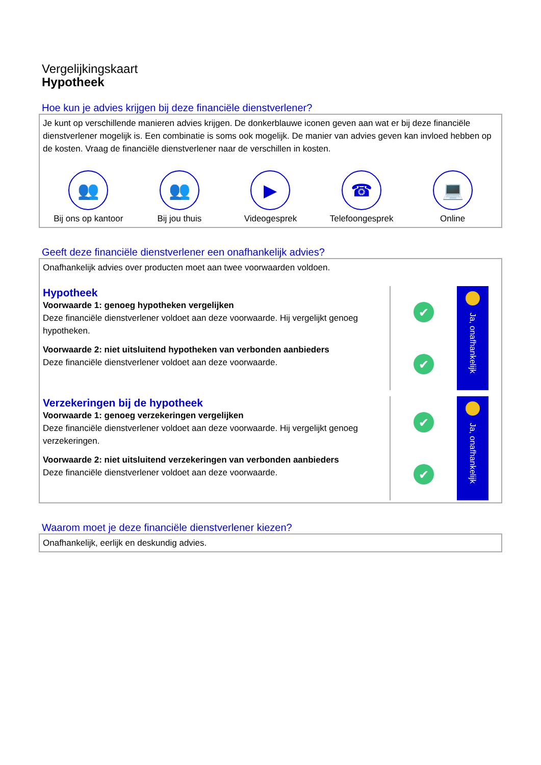Vergelijkingskaart
Hypotheek
Hoe kun je advies krijgen bij deze financiële dienstverlener?
Je kunt op verschillende manieren advies krijgen. De donkerblauwe iconen geven aan wat er bij deze financiële dienstverlener mogelijk is. Een combinatie is soms ook mogelijk. De manier van advies geven kan invloed hebben op de kosten. Vraag de financiële dienstverlener naar de verschillen in kosten.
👥
Bij ons op kantoor
👥
Bij jou thuis
▶
Videogesprek
☎
Telefoongesprek
💻
Online
Geeft deze financiële dienstverlener een onafhankelijk advies?
Onafhankelijk advies over producten moet aan twee voorwaarden voldoen.
Hypotheek
Voorwaarde 1: genoeg hypotheken vergelijken
Deze financiële dienstverlener voldoet aan deze voorwaarde. Hij vergelijkt genoeg hypotheken.
Voorwaarde 2: niet uitsluitend hypotheken van verbonden aanbieders
Deze financiële dienstverlener voldoet aan deze voorwaarde.
✔
✔
Ja, onafhankelijk
Verzekeringen bij de hypotheek
Voorwaarde 1: genoeg verzekeringen vergelijken
Deze financiële dienstverlener voldoet aan deze voorwaarde. Hij vergelijkt genoeg verzekeringen.
Voorwaarde 2: niet uitsluitend verzekeringen van verbonden aanbieders
Deze financiële dienstverlener voldoet aan deze voorwaarde.
✔
✔
Ja, onafhankelijk
Waarom moet je deze financiële dienstverlener kiezen?
Onafhankelijk, eerlijk en deskundig advies.